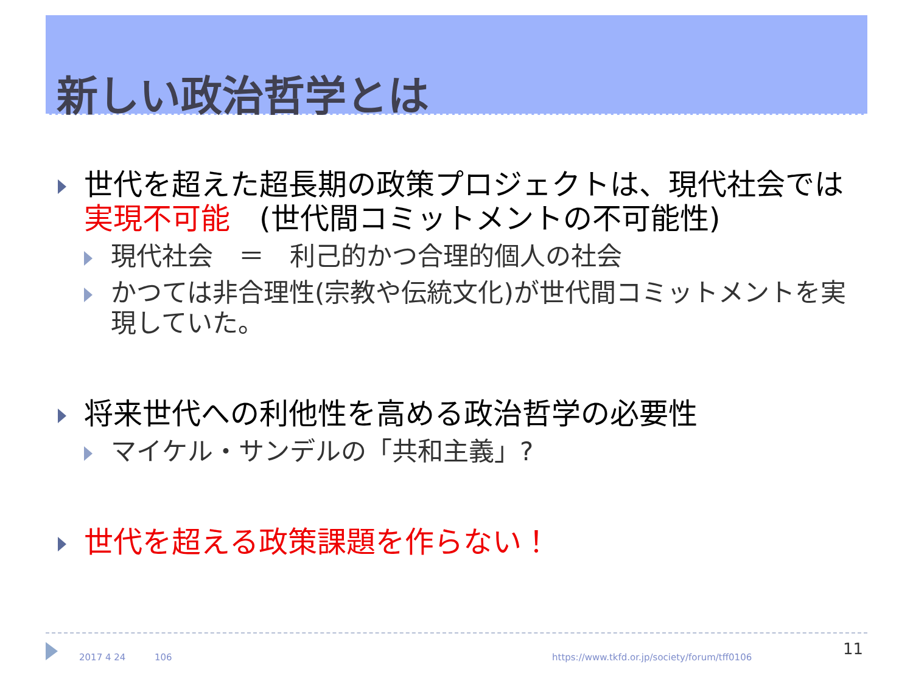新しい政治哲学とは
世代を超えた超長期の政策プロジェクトは、現代社会では実現不可能　(世代間コミットメントの不可能性)
現代社会　＝　利己的かつ合理的個人の社会
かつては非合理性(宗教や伝統文化)が世代間コミットメントを実現していた。
将来世代への利他性を高める政治哲学の必要性
マイケル・サンデルの「共和主義」?
世代を超える政策課題を作らない！
2017 4 24 106 https://www.tkfd.or.jp/society/forum/tff0106 11